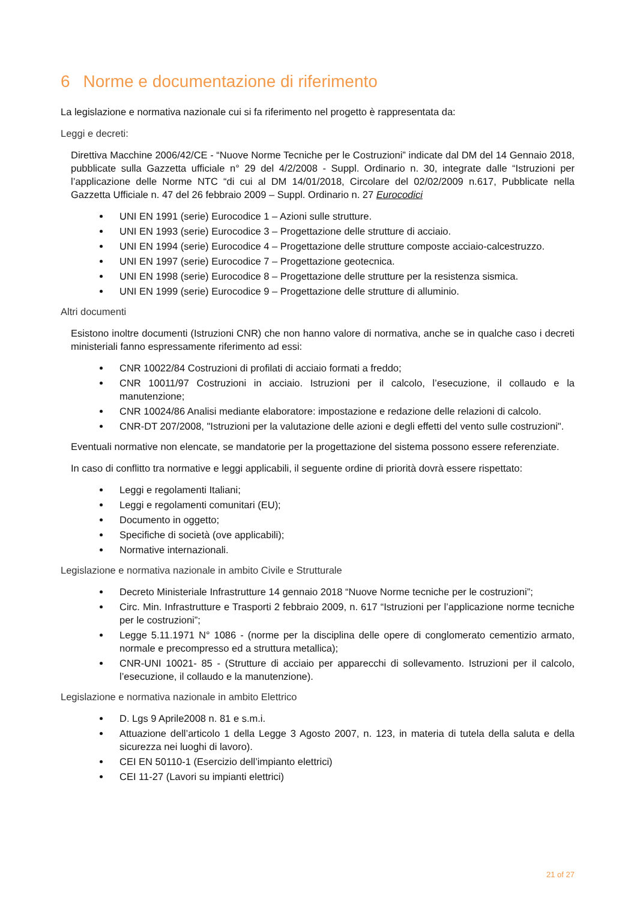6 Norme e documentazione di riferimento
La legislazione e normativa nazionale cui si fa riferimento nel progetto è rappresentata da:
Leggi e decreti:
Direttiva Macchine 2006/42/CE - “Nuove Norme Tecniche per le Costruzioni” indicate dal DM del 14 Gennaio 2018, pubblicate sulla Gazzetta ufficiale n° 29 del 4/2/2008 - Suppl. Ordinario n. 30, integrate dalle “Istruzioni per l’applicazione delle Norme NTC “di cui al DM 14/01/2018, Circolare del 02/02/2009 n.617, Pubblicate nella Gazzetta Ufficiale n. 47 del 26 febbraio 2009 – Suppl. Ordinario n. 27 Eurocodici
UNI EN 1991 (serie) Eurocodice 1 – Azioni sulle strutture.
UNI EN 1993 (serie) Eurocodice 3 – Progettazione delle strutture di acciaio.
UNI EN 1994 (serie) Eurocodice 4 – Progettazione delle strutture composte acciaio-calcestruzzo.
UNI EN 1997 (serie) Eurocodice 7 – Progettazione geotecnica.
UNI EN 1998 (serie) Eurocodice 8 – Progettazione delle strutture per la resistenza sismica.
UNI EN 1999 (serie) Eurocodice 9 – Progettazione delle strutture di alluminio.
Altri documenti
Esistono inoltre documenti (Istruzioni CNR) che non hanno valore di normativa, anche se in qualche caso i decreti ministeriali fanno espressamente riferimento ad essi:
CNR 10022/84 Costruzioni di profilati di acciaio formati a freddo;
CNR 10011/97 Costruzioni in acciaio. Istruzioni per il calcolo, l’esecuzione, il collaudo e la manutenzione;
CNR 10024/86 Analisi mediante elaboratore: impostazione e redazione delle relazioni di calcolo.
CNR-DT 207/2008, "Istruzioni per la valutazione delle azioni e degli effetti del vento sulle costruzioni".
Eventuali normative non elencate, se mandatorie per la progettazione del sistema possono essere referenziate.
In caso di conflitto tra normative e leggi applicabili, il seguente ordine di priorità dovrà essere rispettato:
Leggi e regolamenti Italiani;
Leggi e regolamenti comunitari (EU);
Documento in oggetto;
Specifiche di società (ove applicabili);
Normative internazionali.
Legislazione e normativa nazionale in ambito Civile e Strutturale
Decreto Ministeriale Infrastrutture 14 gennaio 2018 “Nuove Norme tecniche per le costruzioni”;
Circ. Min. Infrastrutture e Trasporti 2 febbraio 2009, n. 617 “Istruzioni per l’applicazione norme tecniche per le costruzioni”;
Legge 5.11.1971 N° 1086 - (norme per la disciplina delle opere di conglomerato cementizio armato, normale e precompresso ed a struttura metallica);
CNR-UNI 10021- 85 - (Strutture di acciaio per apparecchi di sollevamento. Istruzioni per il calcolo, l’esecuzione, il collaudo e la manutenzione).
Legislazione e normativa nazionale in ambito Elettrico
D. Lgs 9 Aprile2008 n. 81 e s.m.i.
Attuazione dell’articolo 1 della Legge 3 Agosto 2007, n. 123, in materia di tutela della saluta e della sicurezza nei luoghi di lavoro).
CEI EN 50110-1 (Esercizio dell’impianto elettrici)
CEI 11-27 (Lavori su impianti elettrici)
21 of 27